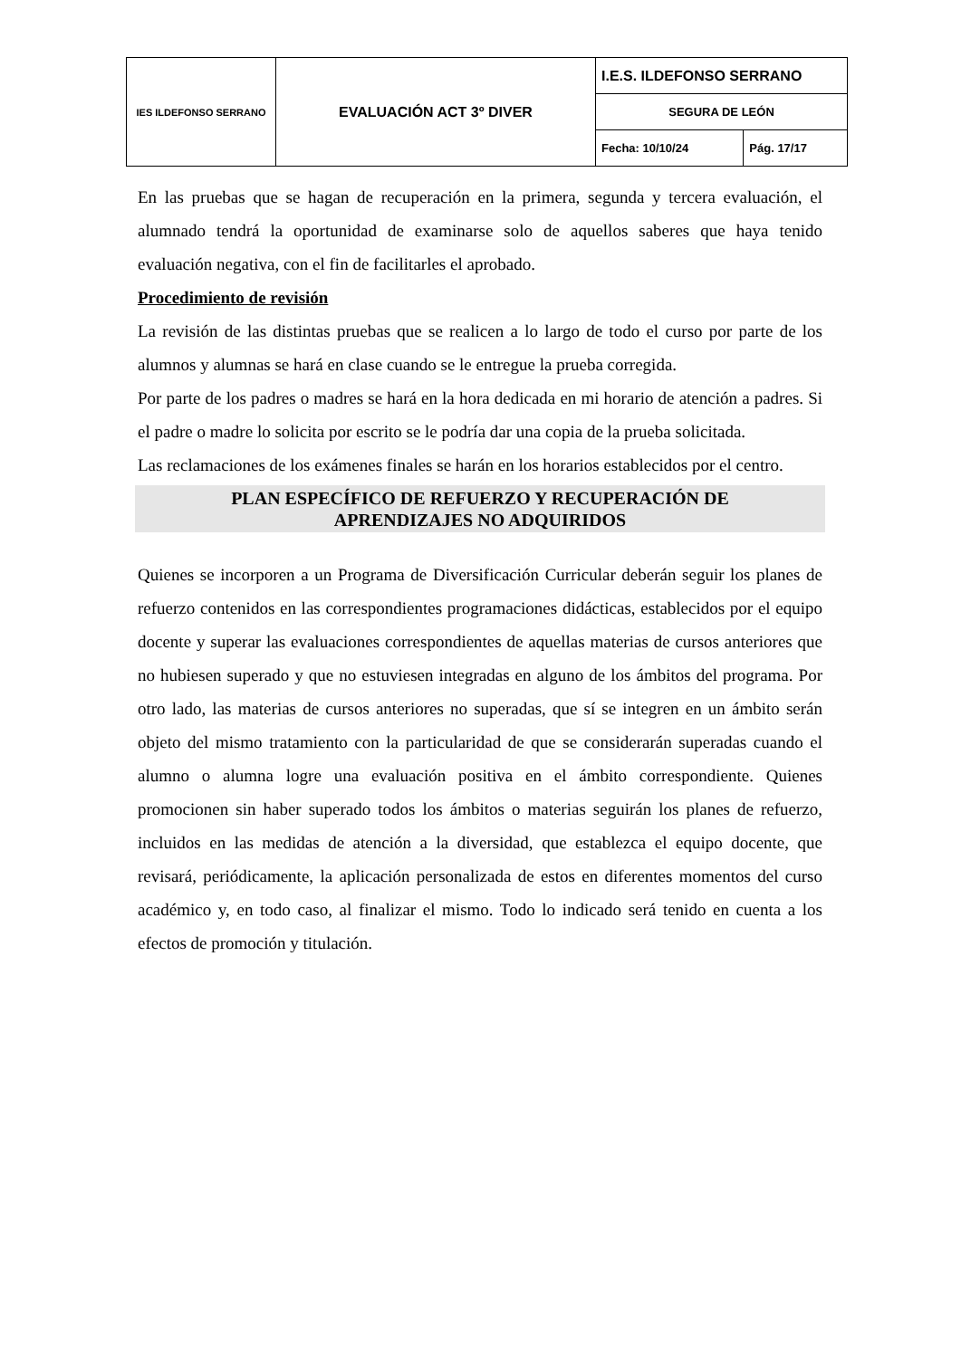| IES ILDEFONSO SERRANO | EVALUACIÓN ACT 3º DIVER | I.E.S. ILDEFONSO SERRANO | |
| | | SEGURA DE LEÓN | |
| | | Fecha: 10/10/24 | Pág. 17/17 |
En las pruebas que se hagan de recuperación en la primera, segunda y tercera evaluación, el alumnado tendrá la oportunidad de examinarse solo de aquellos saberes que haya tenido evaluación negativa, con el fin de facilitarles el aprobado.
Procedimiento de revisión
La revisión de las distintas pruebas que se realicen a lo largo de todo el curso por parte de los alumnos y alumnas se hará en clase cuando se le entregue la prueba corregida.
Por parte de los padres o madres se hará en la hora dedicada en mi horario de atención a padres. Si el padre o madre lo solicita por escrito se le podría dar una copia de la prueba solicitada.
Las reclamaciones de los exámenes finales se harán en los horarios establecidos por el centro.
PLAN ESPECÍFICO DE REFUERZO Y RECUPERACIÓN DE
APRENDIZAJES NO ADQUIRIDOS
Quienes se incorporen a un Programa de Diversificación Curricular deberán seguir los planes de refuerzo contenidos en las correspondientes programaciones didácticas, establecidos por el equipo docente y superar las evaluaciones correspondientes de aquellas materias de cursos anteriores que no hubiesen superado y que no estuviesen integradas en alguno de los ámbitos del programa. Por otro lado, las materias de cursos anteriores no superadas, que sí se integren en un ámbito serán objeto del mismo tratamiento con la particularidad de que se considerarán superadas cuando el alumno o alumna logre una evaluación positiva en el ámbito correspondiente. Quienes promocionen sin haber superado todos los ámbitos o materias seguirán los planes de refuerzo, incluidos en las medidas de atención a la diversidad, que establezca el equipo docente, que revisará, periódicamente, la aplicación personalizada de estos en diferentes momentos del curso académico y, en todo caso, al finalizar el mismo. Todo lo indicado será tenido en cuenta a los efectos de promoción y titulación.